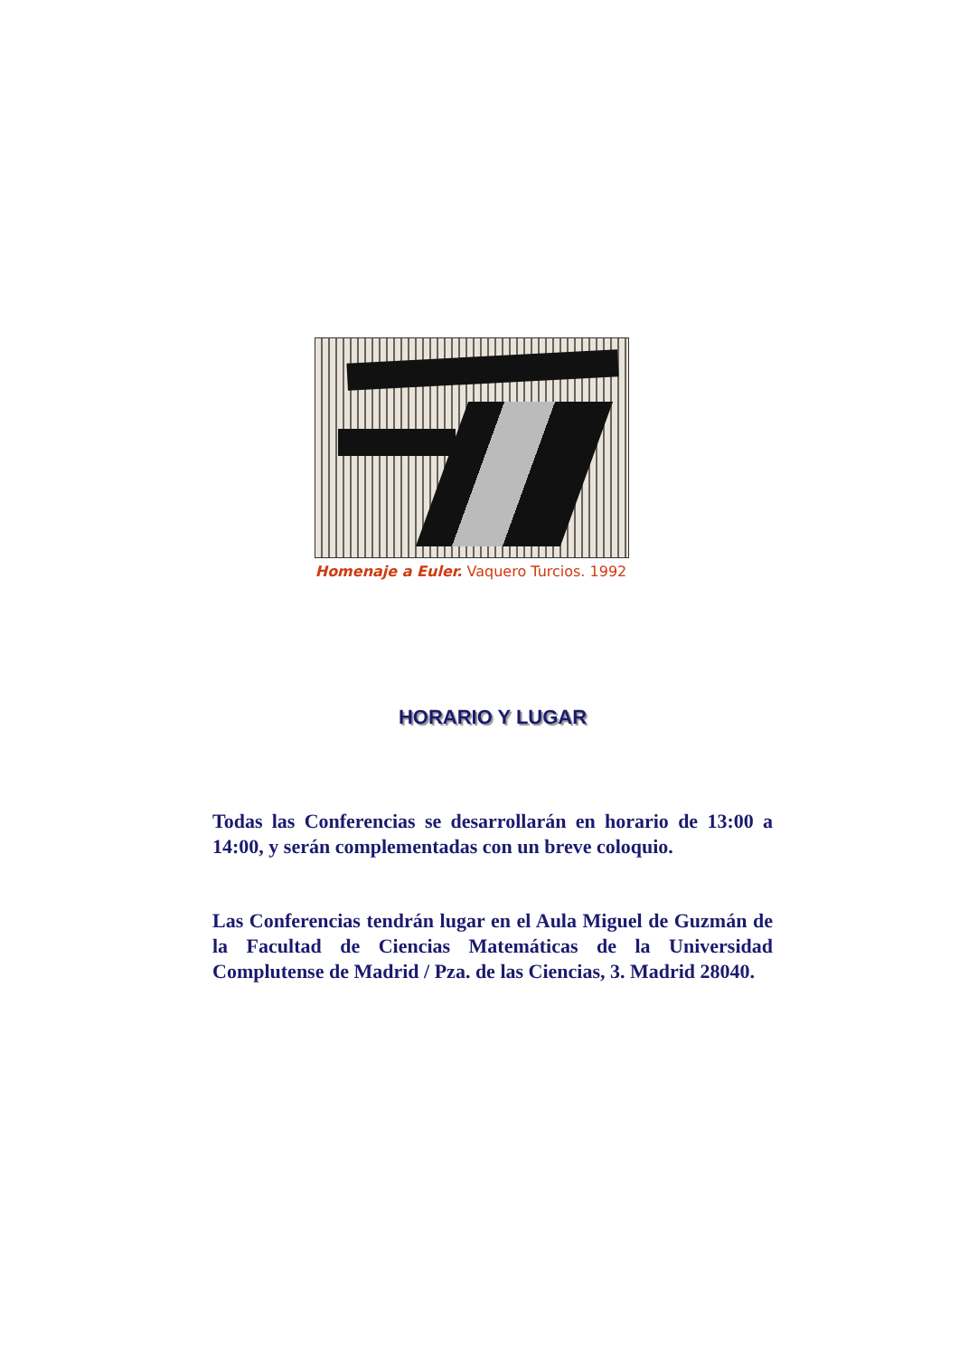Homenaje a Euler. Vaquero Turcios. 1992
HORARIO Y LUGAR
Todas las Conferencias se desarrollarán en horario de 13:00 a 14:00, y serán complementadas con un breve coloquio.
Las Conferencias tendrán lugar en el Aula Miguel de Guzmán de la Facultad de Ciencias Matemáticas de la Universidad Complutense de Madrid / Pza. de las Ciencias, 3. Madrid 28040.